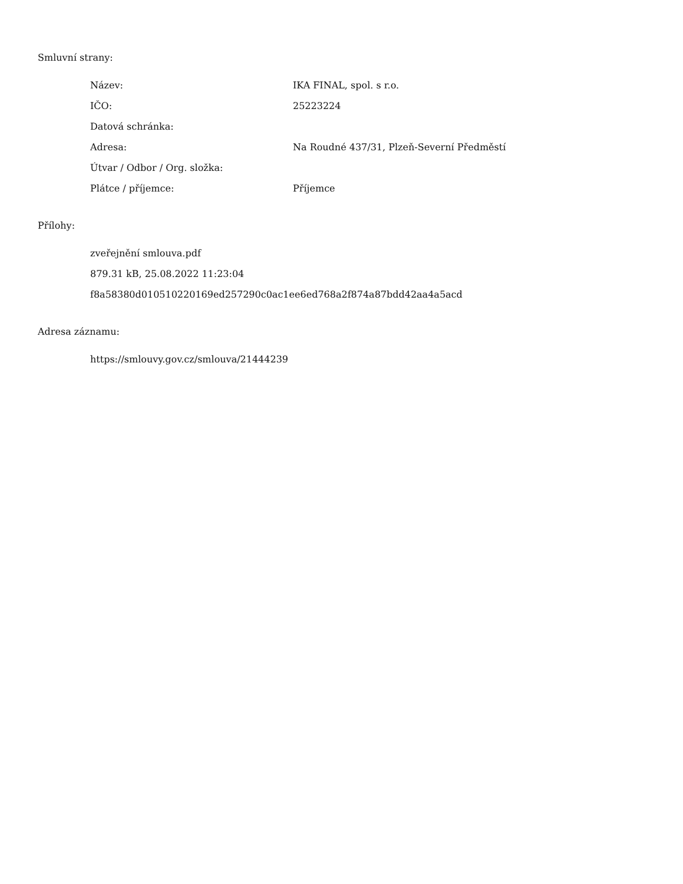Smluvní strany:
| Název: | IKA FINAL, spol. s r.o. |
| IČO: | 25223224 |
| Datová schránka: | |
| Adresa: | Na Roudné 437/31, Plzeň-Severní Předměstí |
| Útvar / Odbor / Org. složka: | |
| Plátce / příjemce: | Příjemce |
Přílohy:
zveřejnění smlouva.pdf
879.31 kB, 25.08.2022 11:23:04
f8a58380d010510220169ed257290c0ac1ee6ed768a2f874a87bdd42aa4a5acd
Adresa záznamu:
https://smlouvy.gov.cz/smlouva/21444239